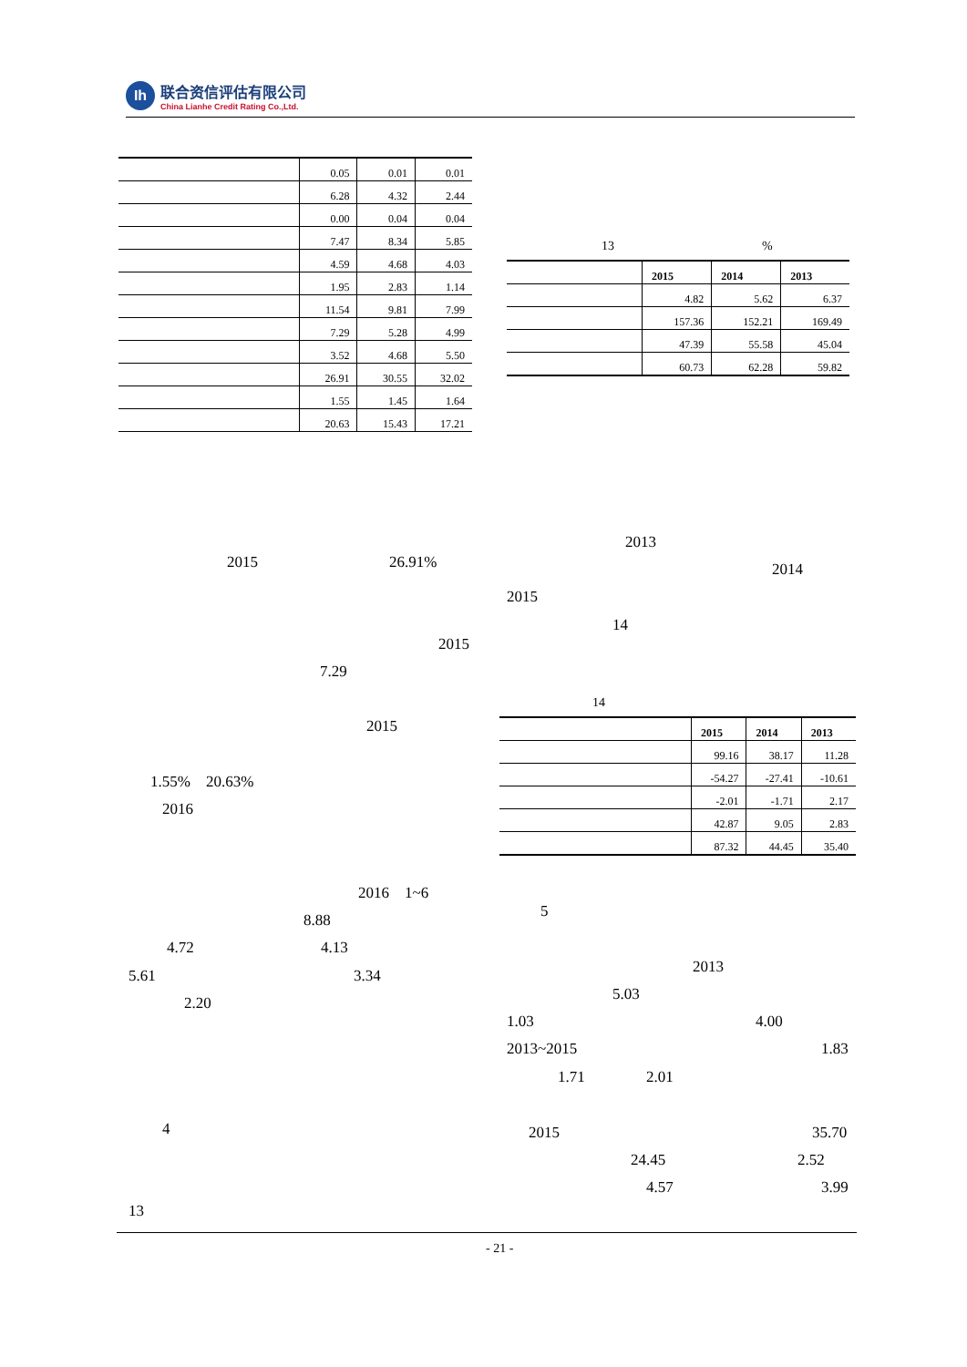Ih
联合资信评估有限公司
China Lianhe Credit Rating Co.,Ltd.
| | 0.05 | 0.01 | 0.01 |
| | 6.28 | 4.32 | 2.44 |
| | 0.00 | 0.04 | 0.04 |
| | 7.47 | 8.34 | 5.85 |
| | 4.59 | 4.68 | 4.03 |
| | 1.95 | 2.83 | 1.14 |
| | 11.54 | 9.81 | 7.99 |
| | 7.29 | 5.28 | 4.99 |
| | 3.52 | 4.68 | 5.50 |
| | 26.91 | 30.55 | 32.02 |
| | 1.55 | 1.45 | 1.64 |
| | 20.63 | 15.43 | 17.21 |
13 %
| | 2015 | 2014 | 2013 |
| --- | --- | --- | --- |
| | 4.82 | 5.62 | 6.37 |
| | 157.36 | 152.21 | 169.49 |
| | 47.39 | 55.58 | 45.04 |
| | 60.73 | 62.28 | 59.82 |
2015 26.91%
2015
7.29
2015
1.55% 20.63%
2016
2016 1~6
8.88
4.72 4.13
5.61 3.34
2.20
4
13
2013
2014
2015
14
14
| | 2015 | 2014 | 2013 |
| --- | --- | --- | --- |
| | 99.16 | 38.17 | 11.28 |
| | -54.27 | -27.41 | -10.61 |
| | -2.01 | -1.71 | 2.17 |
| | 42.87 | 9.05 | 2.83 |
| | 87.32 | 44.45 | 35.40 |
5
2013
5.03
1.03 4.00
2013~2015 1.83
1.71 2.01
2015 35.70
24.45 2.52
4.57 3.99
- 21 -